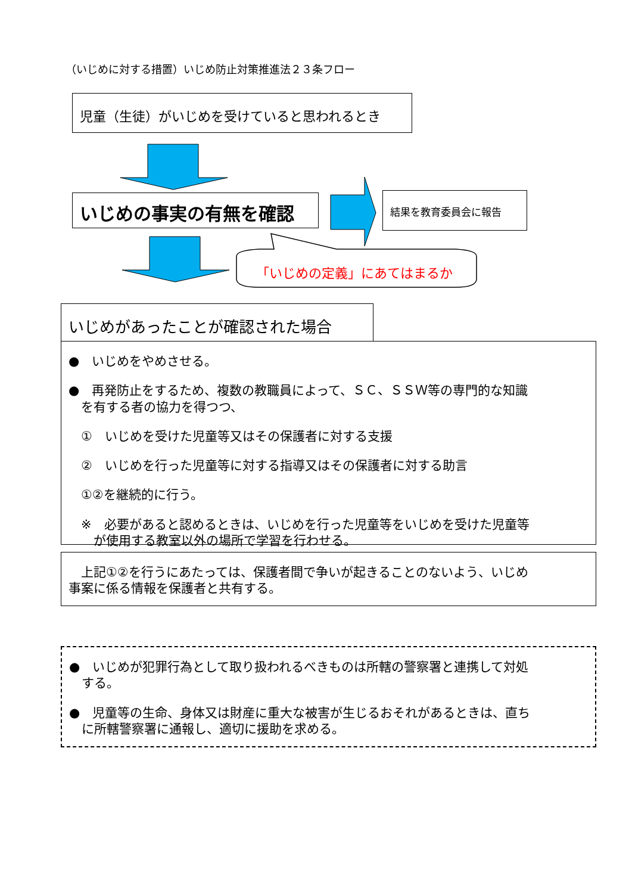（いじめに対する措置）いじめ防止対策推進法２３条フロー
児童（生徒）がいじめを受けていると思われるとき
いじめの事実の有無を確認 結果を教育委員会に報告
「いじめの定義」にあてはまるか
いじめがあったことが確認された場合
●　いじめをやめさせる。
●　再発防止をするため、複数の教職員によって、ＳＣ、ＳＳＷ等の専門的な知識
　を有する者の協力を得つつ、
　①　いじめを受けた児童等又はその保護者に対する支援
　②　いじめを行った児童等に対する指導又はその保護者に対する助言
　①②を継続的に行う。
　※　必要があると認めるときは、いじめを行った児童等をいじめを受けた児童等
　　が使用する教室以外の場所で学習を行わせる。
　上記①②を行うにあたっては、保護者間で争いが起きることのないよう、いじめ
事案に係る情報を保護者と共有する。
●　いじめが犯罪行為として取り扱われるべきものは所轄の警察署と連携して対処
　する。
●　児童等の生命、身体又は財産に重大な被害が生じるおそれがあるときは、直ち
　に所轄警察署に通報し、適切に援助を求める。